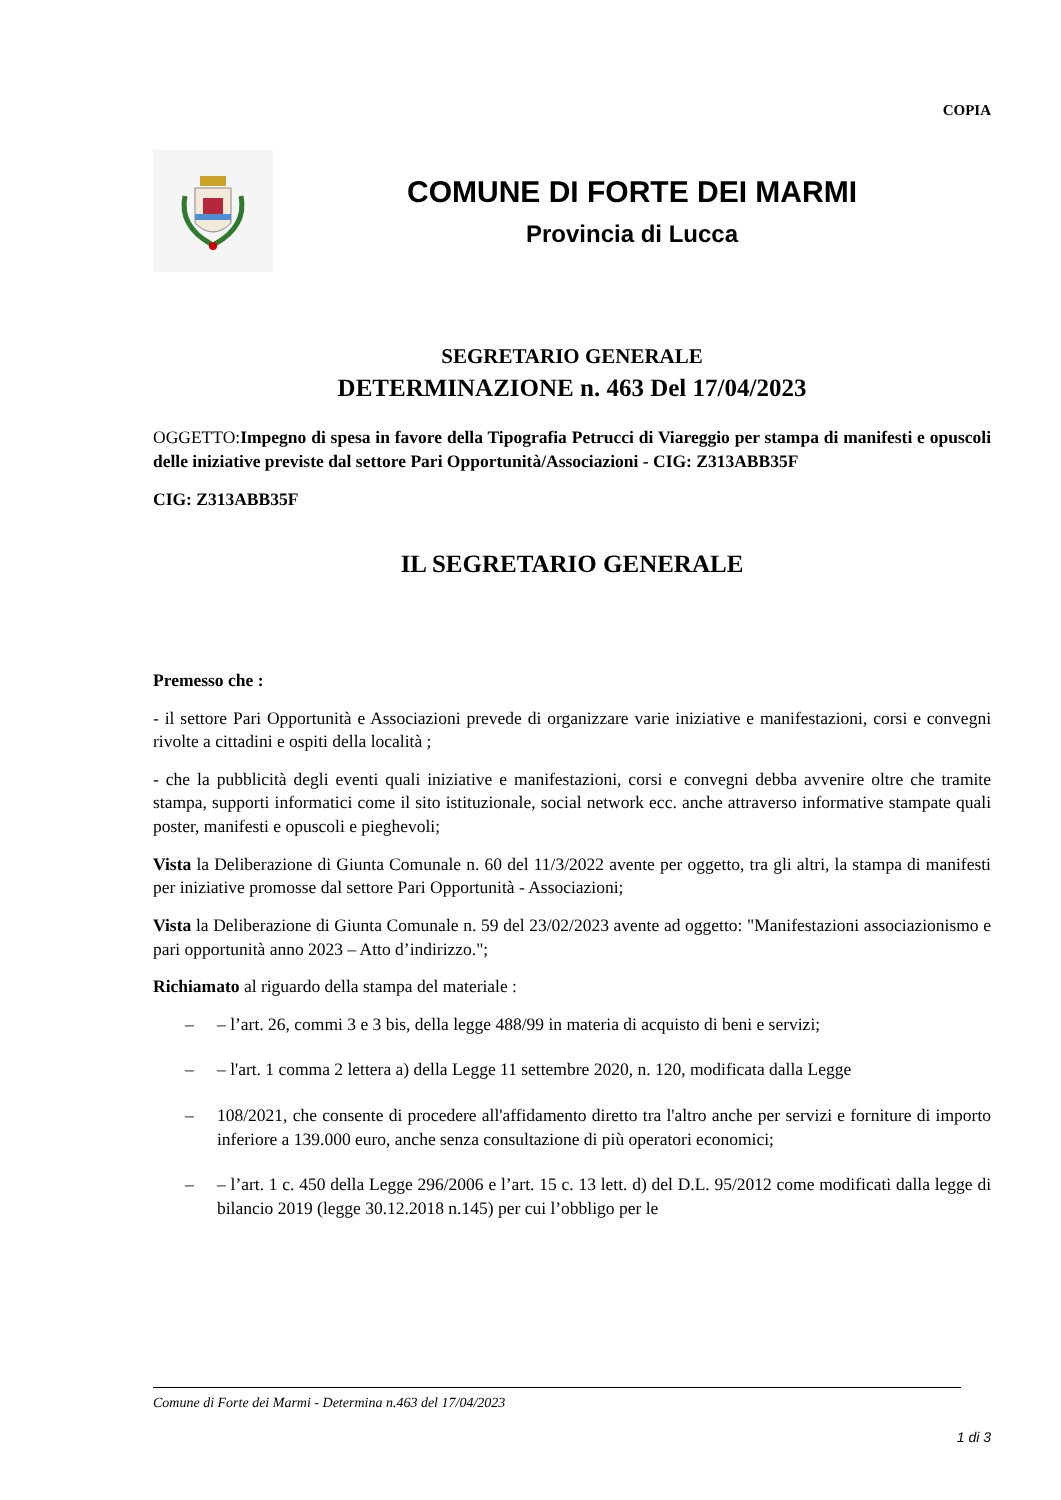COPIA
COMUNE DI FORTE DEI MARMI
Provincia di Lucca
SEGRETARIO GENERALE
DETERMINAZIONE n. 463 Del 17/04/2023
OGGETTO:Impegno di spesa in favore della Tipografia Petrucci di Viareggio per stampa di manifesti e opuscoli delle iniziative previste dal settore Pari Opportunità/Associazioni - CIG: Z313ABB35F
CIG: Z313ABB35F
IL SEGRETARIO GENERALE
Premesso che :
- il settore Pari Opportunità e Associazioni prevede di organizzare varie iniziative e manifestazioni, corsi e convegni rivolte a cittadini e ospiti della località ;
- che la pubblicità degli eventi quali iniziative e manifestazioni, corsi e convegni debba avvenire oltre che tramite stampa, supporti informatici come il sito istituzionale, social network ecc. anche attraverso informative stampate quali poster, manifesti e opuscoli e pieghevoli;
Vista la Deliberazione di Giunta Comunale n. 60 del 11/3/2022 avente per oggetto, tra gli altri, la stampa di manifesti per iniziative promosse dal settore Pari Opportunità - Associazioni;
Vista la Deliberazione di Giunta Comunale n. 59 del 23/02/2023 avente ad oggetto: "Manifestazioni associazionismo e pari opportunità anno 2023 – Atto d’indirizzo.";
Richiamato al riguardo della stampa del materiale :
– – l’art. 26, commi 3 e 3 bis, della legge 488/99 in materia di acquisto di beni e servizi;
– – l'art. 1 comma 2 lettera a) della Legge 11 settembre 2020, n. 120, modificata dalla Legge
– 108/2021, che consente di procedere all'affidamento diretto tra l'altro anche per servizi e forniture di importo inferiore a 139.000 euro, anche senza consultazione di più operatori economici;
– – l’art. 1 c. 450 della Legge 296/2006 e l’art. 15 c. 13 lett. d) del D.L. 95/2012 come modificati dalla legge di bilancio 2019 (legge 30.12.2018 n.145) per cui l’obbligo per le
Comune di Forte dei Marmi - Determina n.463 del 17/04/2023
1 di 3